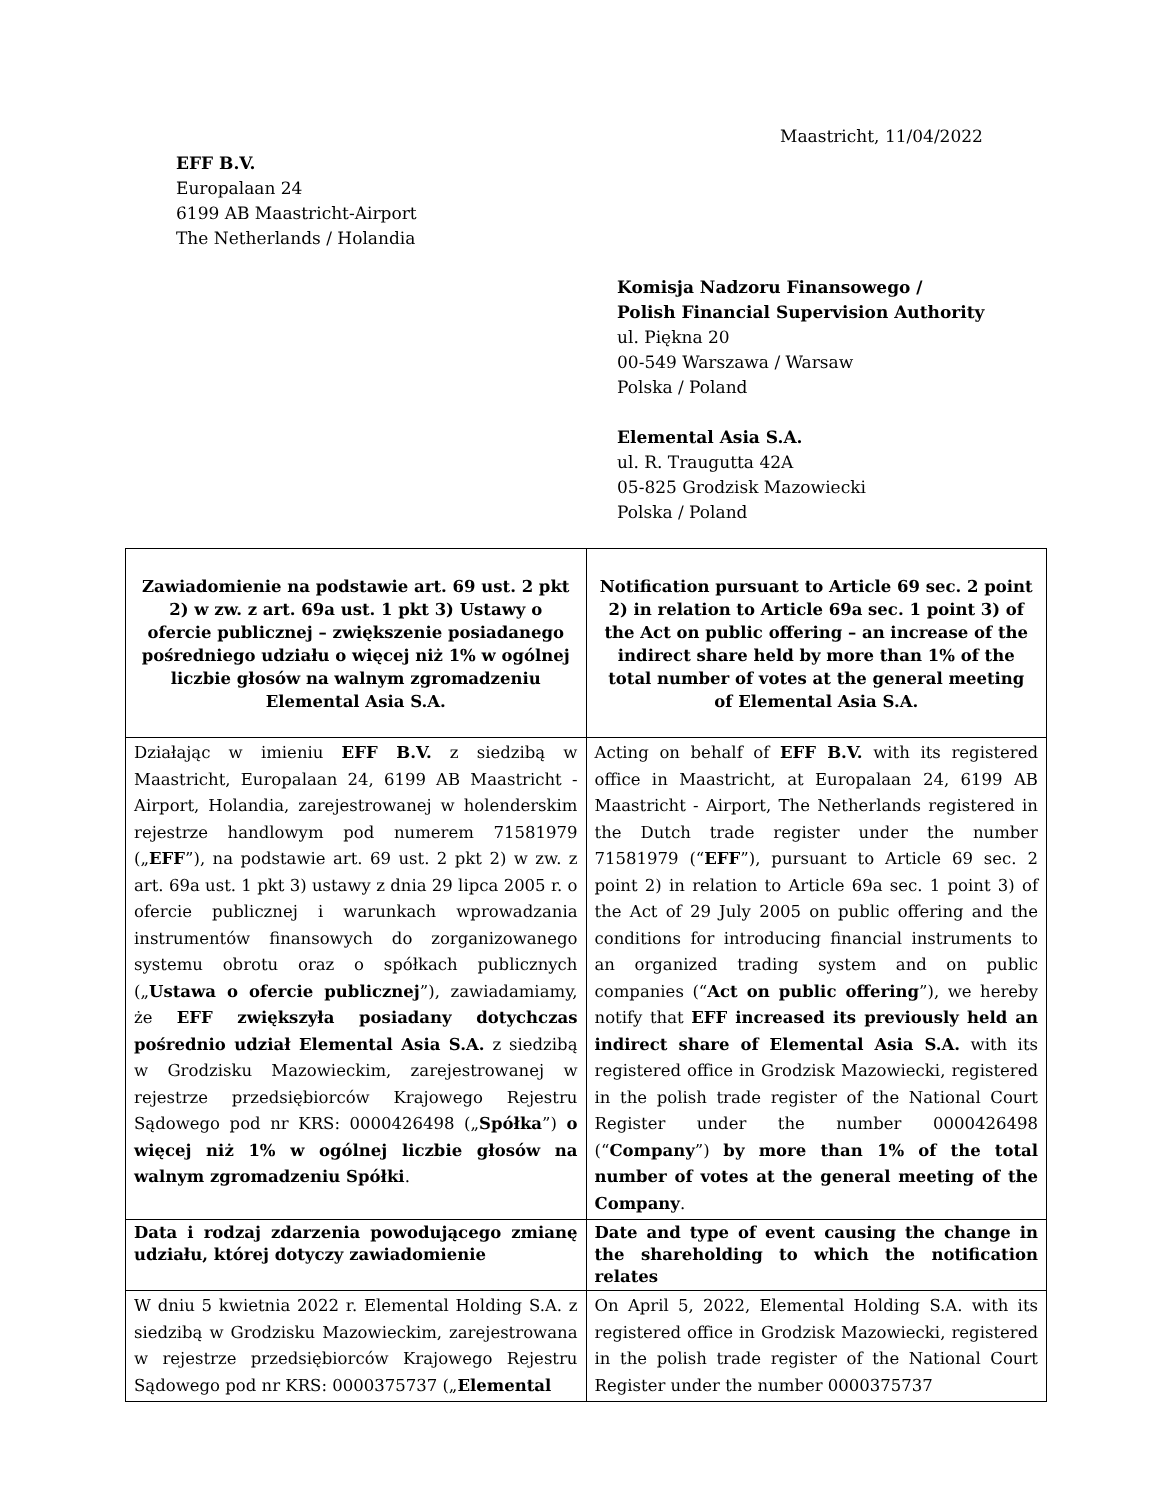Maastricht, 11/04/2022
EFF B.V.
Europalaan 24
6199 AB Maastricht-Airport
The Netherlands / Holandia
Komisja Nadzoru Finansowego /
Polish Financial Supervision Authority
ul. Piękna 20
00-549 Warszawa / Warsaw
Polska / Poland
Elemental Asia S.A.
ul. R. Traugutta 42A
05-825 Grodzisk Mazowiecki
Polska / Poland
| Zawiadomienie na podstawie art. 69 ust. 2 pkt 2) w zw. z art. 69a ust. 1 pkt 3) Ustawy o ofercie publicznej – zwiększenie posiadanego pośredniego udziału o więcej niż 1% w ogólnej liczbie głosów na walnym zgromadzeniu Elemental Asia S.A. | Notification pursuant to Article 69 sec. 2 point 2) in relation to Article 69a sec. 1 point 3) of the Act on public offering – an increase of the indirect share held by more than 1% of the total number of votes at the general meeting of Elemental Asia S.A. |
| --- | --- |
| Działając w imieniu EFF B.V. z siedzibą w Maastricht, Europalaan 24, 6199 AB Maastricht - Airport, Holandia, zarejestrowanej w holenderskim rejestrze handlowym pod numerem 71581979 („ EFF ”), na podstawie art. 69 ust. 2 pkt 2) w zw. z art. 69a ust. 1 pkt 3) ustawy z dnia 29 lipca 2005 r. o ofercie publicznej i warunkach wprowadzania instrumentów finansowych do zorganizowanego systemu obrotu oraz o spółkach publicznych („ Ustawa o ofercie publicznej ”), zawiadamiamy, że EFF zwiększyła posiadany dotychczas pośrednio udział Elemental Asia S.A. z siedzibą w Grodzisku Mazowieckim, zarejestrowanej w rejestrze przedsiębiorców Krajowego Rejestru Sądowego pod nr KRS: 0000426498 („ Spółka ”) o więcej niż 1% w ogólnej liczbie głosów na walnym zgromadzeniu Spółki . | Acting on behalf of EFF B.V. with its registered office in Maastricht, at Europalaan 24, 6199 AB Maastricht - Airport, The Netherlands registered in the Dutch trade register under the number 71581979 (“ EFF ”), pursuant to Article 69 sec. 2 point 2) in relation to Article 69a sec. 1 point 3) of the Act of 29 July 2005 on public offering and the conditions for introducing financial instruments to an organized trading system and on public companies (“ Act on public offering ”), we hereby notify that EFF increased its previously held an indirect share of Elemental Asia S.A. with its registered office in Grodzisk Mazowiecki, registered in the polish trade register of the National Court Register under the number 0000426498 (“ Company ”) by more than 1% of the total number of votes at the general meeting of the Company . |
| Data i rodzaj zdarzenia powodującego zmianę udziału, której dotyczy zawiadomienie | Date and type of event causing the change in the shareholding to which the notification relates |
| W dniu 5 kwietnia 2022 r. Elemental Holding S.A. z siedzibą w Grodzisku Mazowieckim, zarejestrowana w rejestrze przedsiębiorców Krajowego Rejestru Sądowego pod nr KRS: 0000375737 („ Elemental | On April 5, 2022, Elemental Holding S.A. with its registered office in Grodzisk Mazowiecki, registered in the polish trade register of the National Court Register under the number 0000375737 |